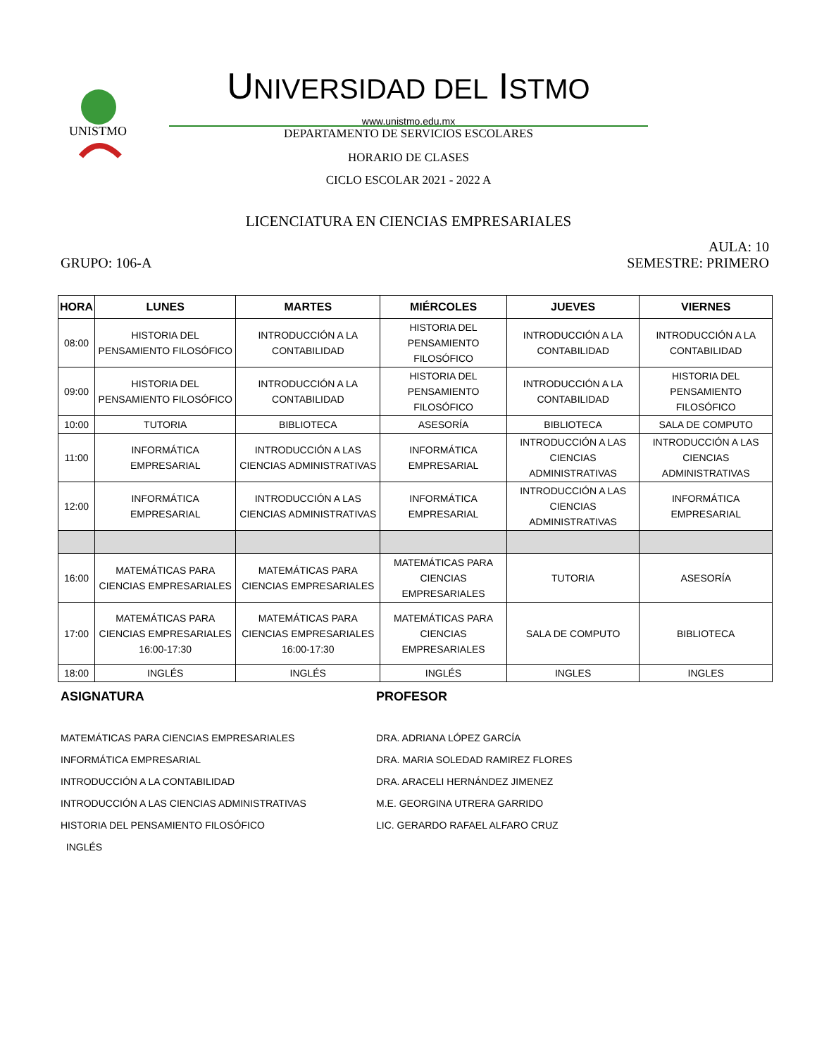UNISTMO
UNIVERSIDAD DEL ISTMO
www.unistmo.edu.mx
DEPARTAMENTO DE SERVICIOS ESCOLARES
HORARIO DE CLASES
CICLO ESCOLAR 2021 - 2022 A
LICENCIATURA EN CIENCIAS EMPRESARIALES
AULA: 10
GRUPO: 106-A SEMESTRE: PRIMERO
| HORA | LUNES | MARTES | MIÉRCOLES | JUEVES | VIERNES |
| --- | --- | --- | --- | --- | --- |
| 08:00 | HISTORIA DEL PENSAMIENTO FILOSÓFICO | INTRODUCCIÓN A LA CONTABILIDAD | HISTORIA DEL PENSAMIENTO FILOSÓFICO | INTRODUCCIÓN A LA CONTABILIDAD | INTRODUCCIÓN A LA CONTABILIDAD |
| 09:00 | HISTORIA DEL PENSAMIENTO FILOSÓFICO | INTRODUCCIÓN A LA CONTABILIDAD | HISTORIA DEL PENSAMIENTO FILOSÓFICO | INTRODUCCIÓN A LA CONTABILIDAD | HISTORIA DEL PENSAMIENTO FILOSÓFICO |
| 10:00 | TUTORIA | BIBLIOTECA | ASESORÍA | BIBLIOTECA | SALA DE COMPUTO |
| 11:00 | INFORMÁTICA EMPRESARIAL | INTRODUCCIÓN A LAS CIENCIAS ADMINISTRATIVAS | INFORMÁTICA EMPRESARIAL | INTRODUCCIÓN A LAS CIENCIAS ADMINISTRATIVAS | INTRODUCCIÓN A LAS CIENCIAS ADMINISTRATIVAS |
| 12:00 | INFORMÁTICA EMPRESARIAL | INTRODUCCIÓN A LAS CIENCIAS ADMINISTRATIVAS | INFORMÁTICA EMPRESARIAL | INTRODUCCIÓN A LAS CIENCIAS ADMINISTRATIVAS | INFORMÁTICA EMPRESARIAL |
| 16:00 | MATEMÁTICAS PARA CIENCIAS EMPRESARIALES | MATEMÁTICAS PARA CIENCIAS EMPRESARIALES | MATEMÁTICAS PARA CIENCIAS EMPRESARIALES | TUTORIA | ASESORÍA |
| 17:00 | MATEMÁTICAS PARA CIENCIAS EMPRESARIALES 16:00-17:30 | MATEMÁTICAS PARA CIENCIAS EMPRESARIALES 16:00-17:30 | MATEMÁTICAS PARA CIENCIAS EMPRESARIALES | SALA DE COMPUTO | BIBLIOTECA |
| 18:00 | INGLÉS | INGLÉS | INGLÉS | INGLES | INGLES |
ASIGNATURA PROFESOR
MATEMÁTICAS PARA CIENCIAS EMPRESARIALES
INFORMÁTICA EMPRESARIAL
INTRODUCCIÓN A LA CONTABILIDAD
INTRODUCCIÓN A LAS CIENCIAS ADMINISTRATIVAS
HISTORIA DEL PENSAMIENTO FILOSÓFICO
INGLÉS
DRA. ADRIANA LÓPEZ GARCÍA
DRA. MARIA SOLEDAD RAMIREZ FLORES
DRA. ARACELI HERNÁNDEZ JIMENEZ
M.E. GEORGINA UTRERA GARRIDO
LIC. GERARDO RAFAEL ALFARO CRUZ